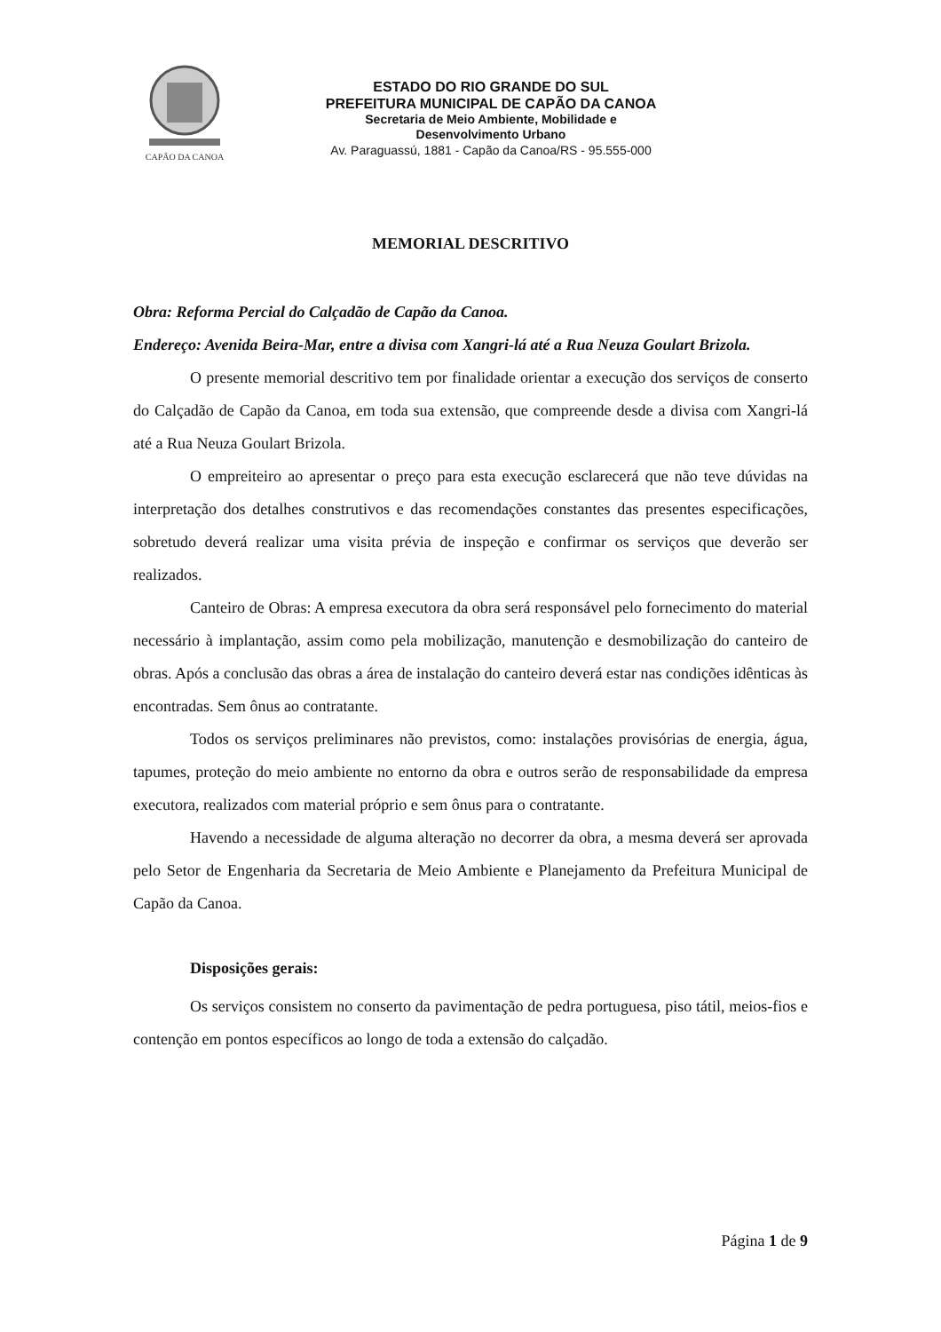CAPÃO DA CANOA
ESTADO DO RIO GRANDE DO SUL
PREFEITURA MUNICIPAL DE CAPÃO DA CANOA
Secretaria de Meio Ambiente, Mobilidade e
Desenvolvimento Urbano
Av. Paraguassú, 1881 - Capão da Canoa/RS - 95.555-000
MEMORIAL DESCRITIVO
Obra: Reforma Percial do Calçadão de Capão da Canoa.
Endereço: Avenida Beira-Mar, entre a divisa com Xangri-lá até a Rua Neuza Goulart Brizola.
O presente memorial descritivo tem por finalidade orientar a execução dos serviços de conserto do Calçadão de Capão da Canoa, em toda sua extensão, que compreende desde a divisa com Xangri-lá até a Rua Neuza Goulart Brizola.
O empreiteiro ao apresentar o preço para esta execução esclarecerá que não teve dúvidas na interpretação dos detalhes construtivos e das recomendações constantes das presentes especificações, sobretudo deverá realizar uma visita prévia de inspeção e confirmar os serviços que deverão ser realizados.
Canteiro de Obras: A empresa executora da obra será responsável pelo fornecimento do material necessário à implantação, assim como pela mobilização, manutenção e desmobilização do canteiro de obras. Após a conclusão das obras a área de instalação do canteiro deverá estar nas condições idênticas às encontradas. Sem ônus ao contratante.
Todos os serviços preliminares não previstos, como: instalações provisórias de energia, água, tapumes, proteção do meio ambiente no entorno da obra e outros serão de responsabilidade da empresa executora, realizados com material próprio e sem ônus para o contratante.
Havendo a necessidade de alguma alteração no decorrer da obra, a mesma deverá ser aprovada pelo Setor de Engenharia da Secretaria de Meio Ambiente e Planejamento da Prefeitura Municipal de Capão da Canoa.
Disposições gerais:
Os serviços consistem no conserto da pavimentação de pedra portuguesa, piso tátil, meios-fios e contenção em pontos específicos ao longo de toda a extensão do calçadão.
Página 1 de 9